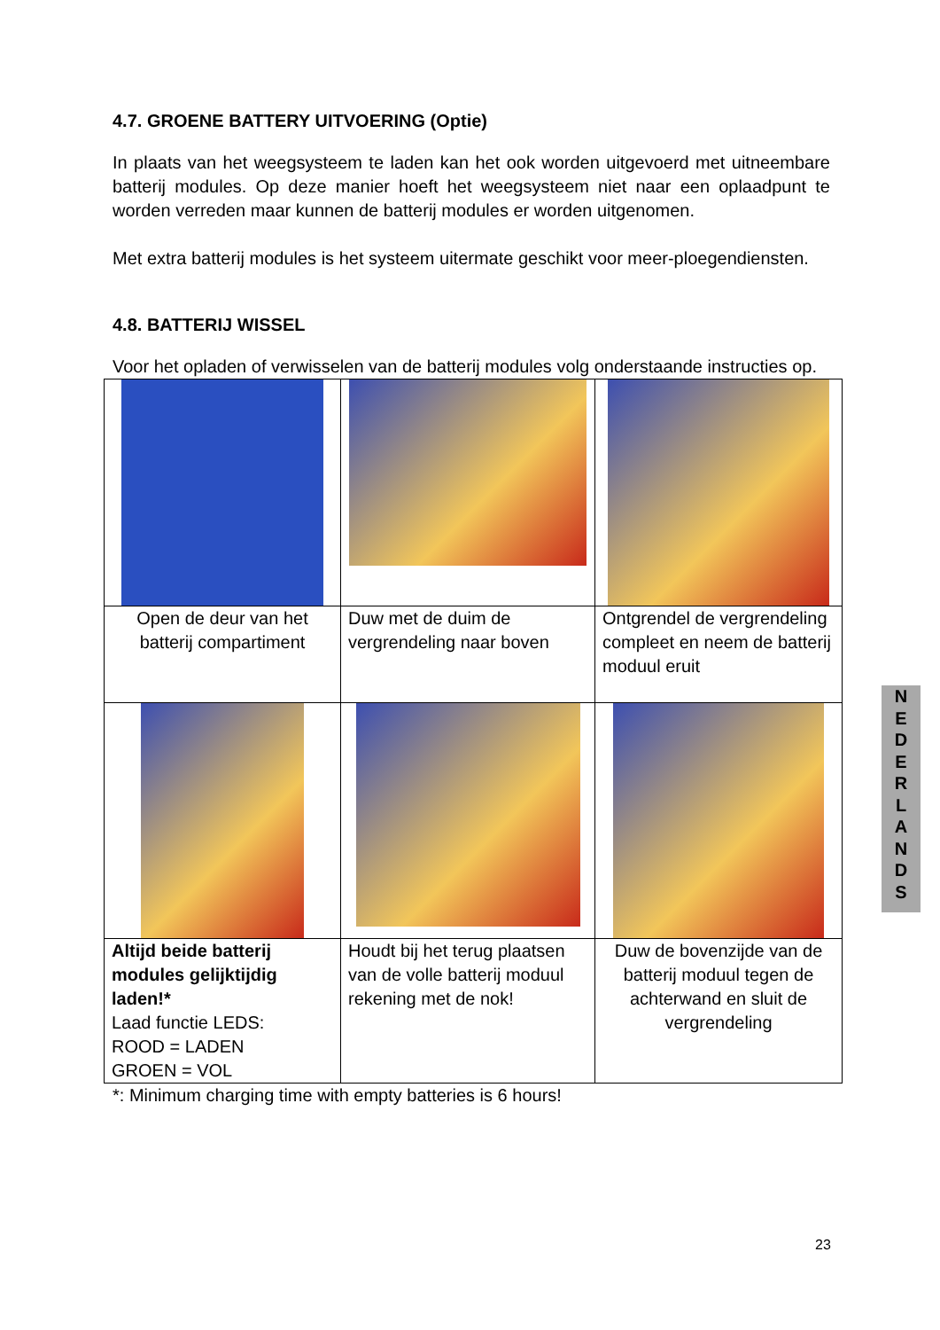4.7. GROENE BATTERY UITVOERING (Optie)
In plaats van het weegsysteem te laden kan het ook worden uitgevoerd met uitneembare batterij modules. Op deze manier hoeft het weegsysteem niet naar een oplaadpunt te worden verreden maar kunnen de batterij modules er worden uitgenomen.
Met extra batterij modules is het systeem uitermate geschikt voor meer-ploegendiensten.
4.8. BATTERIJ WISSEL
Voor het opladen of verwisselen van de batterij modules volg onderstaande instructies op.
| Open de deur van het batterij compartiment | Duw met de duim de vergrendeling naar boven | Ontgrendel de vergrendeling compleet en neem de batterij moduul eruit |
| Altijd beide batterij modules gelijktijdig laden!* Laad functie LEDS: ROOD = LADEN GROEN = VOL | Houdt bij het terug plaatsen van de volle batterij moduul rekening met de nok! | Duw de bovenzijde van de batterij moduul tegen de achterwand en sluit de vergrendeling |
*: Minimum charging time with empty batteries is 6 hours!
N
E
D
E
R
L
A
N
D
S
23